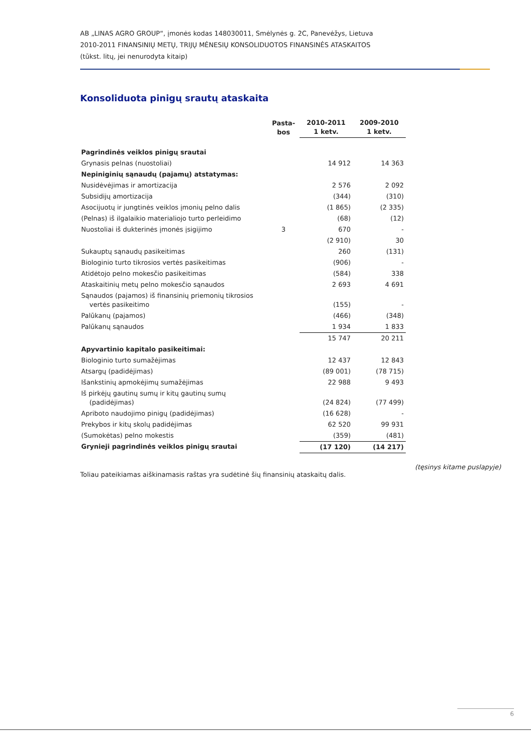AB „LINAS AGRO GROUP“, įmonės kodas 148030011, Smėlynės g. 2C, Panevėžys, Lietuva
2010-2011 FINANSINIŲ METŲ, TRIJŲ MĖNESIŲ KONSOLIDUOTOS FINANSINĖS ATASKAITOS
(tūkst. litų, jei nenurodyta kitaip)
Konsoliduota pinigų srautų ataskaita
| | Pasta- bos | 2010-2011 1 ketv. | 2009-2010 1 ketv. |
| --- | --- | --- | --- |
| Pagrindinės veiklos pinigų srautai | | | |
| Grynasis pelnas (nuostoliai) | | 14 912 | 14 363 |
| Nepiniginių sąnaudų (pajamų) atstatymas: | | | |
| Nusidėvėjimas ir amortizacija | | 2 576 | 2 092 |
| Subsidijų amortizacija | | (344) | (310) |
| Asocijuotų ir jungtinės veiklos įmonių pelno dalis | | (1 865) | (2 335) |
| (Pelnas) iš ilgalaikio materialiojo turto perleidimo | | (68) | (12) |
| Nuostoliai iš dukterinės įmonės įsigijimo | 3 | 670 | - |
| | | (2 910) | 30 |
| Sukauptų sąnaudų pasikeitimas | | 260 | (131) |
| Biologinio turto tikrosios vertės pasikeitimas | | (906) | - |
| Atidėtojo pelno mokesčio pasikeitimas | | (584) | 338 |
| Ataskaitinių metų pelno mokesčio sąnaudos | | 2 693 | 4 691 |
| Sąnaudos (pajamos) iš finansinių priemonių tikrosios vertės pasikeitimo | | (155) | - |
| Palūkanų (pajamos) | | (466) | (348) |
| Palūkanų sąnaudos | | 1 934 | 1 833 |
| | | 15 747 | 20 211 |
| Apyvartinio kapitalo pasikeitimai: | | | |
| Biologinio turto sumažėjimas | | 12 437 | 12 843 |
| Atsargų (padidėjimas) | | (89 001) | (78 715) |
| Išankstinių apmokėjimų sumažėjimas | | 22 988 | 9 493 |
| Iš pirkėjų gautinų sumų ir kitų gautinų sumų (padidėjimas) | | (24 824) | (77 499) |
| Apriboto naudojimo pinigų (padidėjimas) | | (16 628) | - |
| Prekybos ir kitų skolų padidėjimas | | 62 520 | 99 931 |
| (Sumokėtas) pelno mokestis | | (359) | (481) |
| Grynieji pagrindinės veiklos pinigų srautai | | (17 120) | (14 217) |
(tęsinys kitame puslapyje)
Toliau pateikiamas aiškinamasis raštas yra sudėtinė šių finansinių ataskaitų dalis.
6